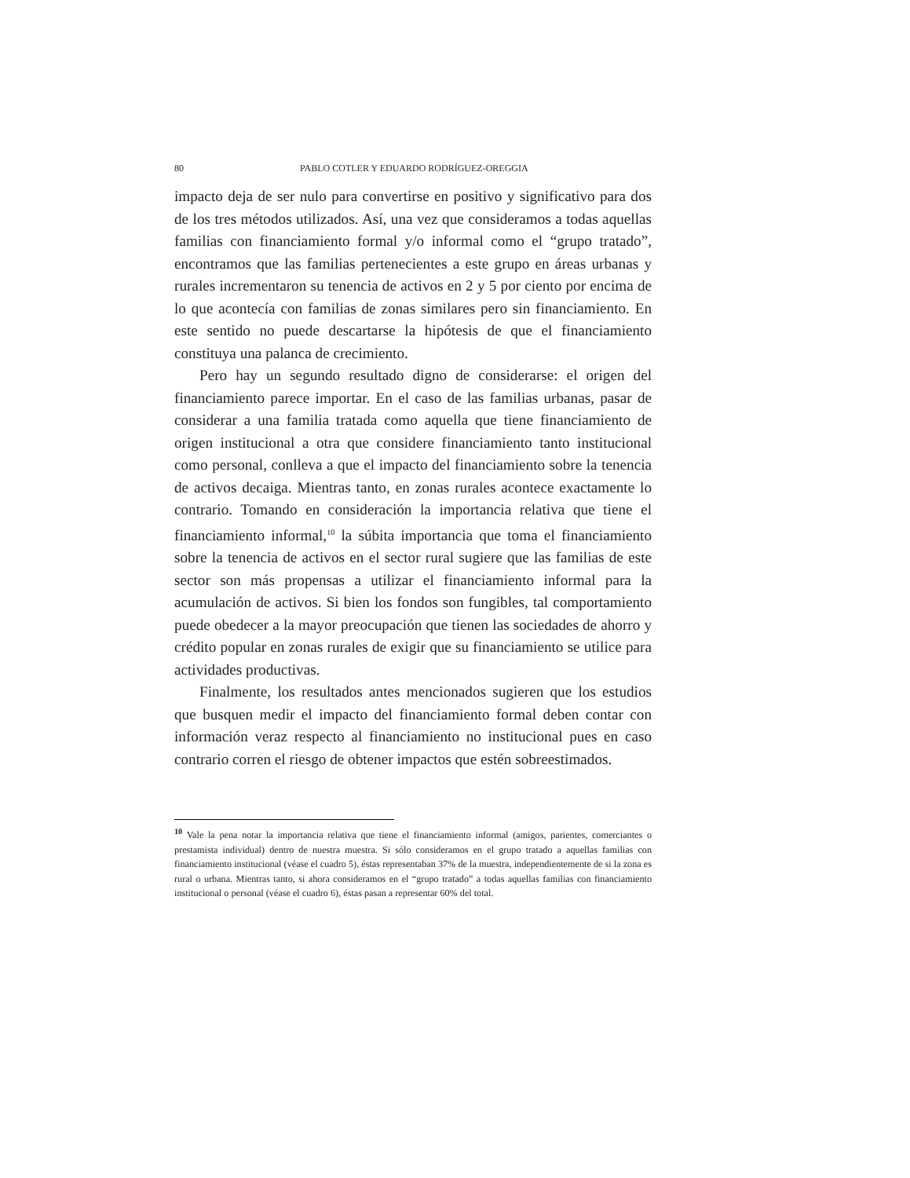80 PABLO COTLER Y EDUARDO RODRÍGUEZ-OREGGIA
impacto deja de ser nulo para convertirse en positivo y significativo para dos de los tres métodos utilizados. Así, una vez que consideramos a todas aquellas familias con financiamiento formal y/o informal como el “grupo tratado”, encontramos que las familias pertenecientes a este grupo en áreas urbanas y rurales incrementaron su tenencia de activos en 2 y 5 por ciento por encima de lo que acontecía con familias de zonas similares pero sin financiamiento. En este sentido no puede descartarse la hipótesis de que el financiamiento constituya una palanca de crecimiento.
Pero hay un segundo resultado digno de considerarse: el origen del financiamiento parece importar. En el caso de las familias urbanas, pasar de considerar a una familia tratada como aquella que tiene financiamiento de origen institucional a otra que considere financiamiento tanto institucional como personal, conlleva a que el impacto del financiamiento sobre la tenencia de activos decaiga. Mientras tanto, en zonas rurales acontece exactamente lo contrario. Tomando en consideración la importancia relativa que tiene el financiamiento informal,<sup>10</sup> la súbita importancia que toma el financiamiento sobre la tenencia de activos en el sector rural sugiere que las familias de este sector son más propensas a utilizar el financiamiento informal para la acumulación de activos. Si bien los fondos son fungibles, tal comportamiento puede obedecer a la mayor preocupación que tienen las sociedades de ahorro y crédito popular en zonas rurales de exigir que su financiamiento se utilice para actividades productivas.
Finalmente, los resultados antes mencionados sugieren que los estudios que busquen medir el impacto del financiamiento formal deben contar con información veraz respecto al financiamiento no institucional pues en caso contrario corren el riesgo de obtener impactos que estén sobreestimados.
<sup>10</sup> Vale la pena notar la importancia relativa que tiene el financiamiento informal (amigos, parientes, comerciantes o prestamista individual) dentro de nuestra muestra. Si sólo consideramos en el grupo tratado a aquellas familias con financiamiento institucional (véase el cuadro 5), éstas representaban 37% de la muestra, independientemente de si la zona es rural o urbana. Mientras tanto, si ahora consideramos en el “grupo tratado” a todas aquellas familias con financiamiento institucional o personal (véase el cuadro 6), éstas pasan a representar 60% del total.